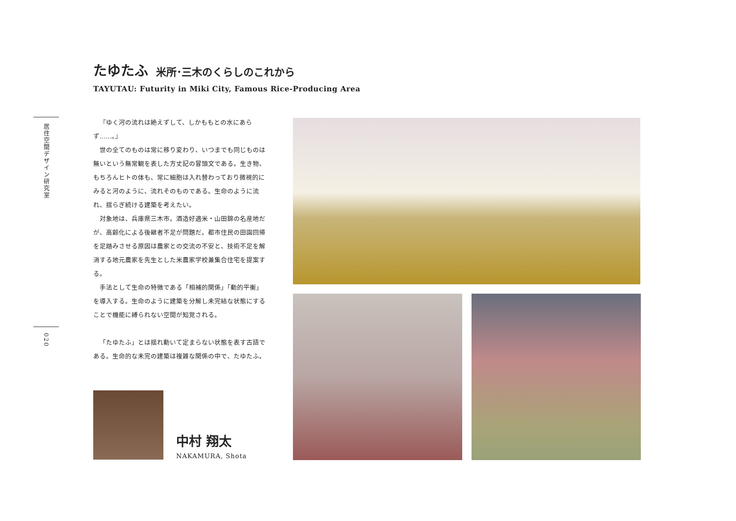居住空間デザイン研究室
020
たゆたふ 米所･三木のくらしのこれから
TAYUTAU: Futurity in Miki City, Famous Rice-Producing Area
『ゆく河の流れは絶えずして、しかももとの水にあらず……。』
世の全てのものは常に移り変わり、いつまでも同じものは無いという無常観を表した方丈記の冒頭文である。生き物、もちろんヒトの体も、常に細胞は入れ替わっており微視的にみると河のように、流れそのものである。生命のように流れ、揺らぎ続ける建築を考えたい。
対象地は、兵庫県三木市。酒造好適米・山田錦の名産地だが、高齢化による後継者不足が問題だ。都市住民の田園回帰を足踏みさせる原因は農家との交流の不安と、技術不足を解消する地元農家を先生とした米農家学校兼集合住宅を提案する。
手法として生命の特徴である「相補的関係」「動的平衡」を導入する。生命のように建築を分解し未完結な状態にすることで機能に縛られない空間が知覚される。
「たゆたふ」とは揺れ動いて定まらない状態を表す古語である。生命的な未完の建築は複雑な関係の中で、たゆたふ。
中村 翔太
NAKAMURA, Shota